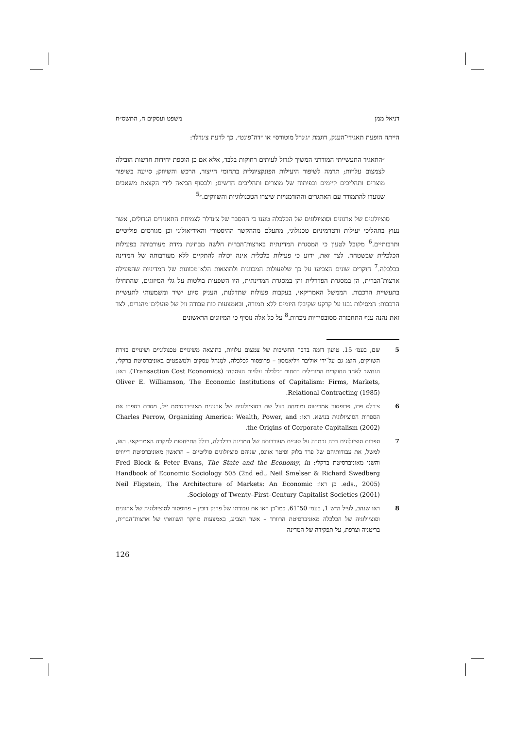דניאל ממן משפט ועסקים ח, התשס״ח
הייתה הופעת תאגידי־הענק, דוגמת ״ג׳נרל מוטורס״ או ״דה־פונט״. כך לדעת צ׳נדלר:
״התאגיד התעשייתי המודרני המשיך לגדול לעיתים רחוקות בלבד, אלא אם כן הוספת יחידות חדשות הובילה לצמצום עלויות; תרמה לשיפור היעילות הפונקציונלית בתחומי הייצור, הרכש והשיווק; סייעה בשיפור מוצרים ותהליכים קיימים ובפיתוח של מוצרים ותהליכים חדשים; ולבסוף הביאה לידי הקצאת משאבים שנועדו להתמודד עם האתגרים וההזדמנויות שיצרו הטכנולוגיות והשווקים.״<sup>5</sup>
סוציולוגים של ארגונים וסוציולוגים של הכלכלה טענו כי ההסבר של צ׳נדלר לצמיחת התאגידים הגדולים, אשר נעוץ בתהליכי יעילות ודטרמיניזם טכנולוגי, מתעלם מההקשר ההיסטורי והאידיאולוגי וכן מגורמים פוליטיים ותרבותיים.<sup>6</sup> מקובל לטעון כי המסגרת המדינתית בארצות־הברית חלשה מבחינת מידת מעורבותה בפעילות הכלכלית שבשטחה. לצד זאת, ידוע כי פעילות כלכלית אינה יכולה להתקיים ללא מעורבותה של המדינה בכלכלה.<sup>7</sup> חוקרים שונים הצביעו על כך שלפעולות המכוונות ולתוצאות הלא־מכוונות של המדיניות שהפעילה ארצות־הברית, הן במסגרת הפדרלית והן במסגרת המדינתית, היו השפעות בולטות על גלי המיזוגים, שהתחילו בתעשיית הרכבות. הממשל האמריקאי, בעקבות פעולות שתדלנות, העניק סיוע ישיר ומשמעותי לתעשיית הרכבות: המסילות נבנו על קרקע שקיבלו היזמים ללא תמורה, ובאמצעות כוח עבודה זול של פועלים־מהגרים. לצד זאת נהנה ענף התחבורה מסובסידיות ניכרות.<sup>8</sup> על כל אלה נוסיף כי המיזוגים הראשונים
5 שם, בעמ׳ 15. טיעון דומה בדבר החשיבות של צמצום עלויות, כתוצאה משינויים טכנולוגיים ושינויים בזירת השווקים, הוצג גם על־ידי אוליבר ויליאמסון – פרופסור לכלכלה, למִנהל עסקים ולמשפטים באוניברסיטת ברקלי, הנחשב לאחד החוקרים המובילים בתחום ״כלכלת עלויות העִסקה״ (Transaction Cost Economics). ראו: Oliver E. Williamson, The Economic Institutions of Capitalism: Firms, Markets, Relational Contracting (1985).
6 צ׳רלס פרו, פרופסור אמריטוס ומומחה בעל שם בסוציולוגיה של ארגונים מאוניברסיטת ייל, מסכם בספרו את הספרות הסוציולוגית בנושא. ראו: Charles Perrow, Organizing America: Wealth, Power, and the Origins of Corporate Capitalism (2002).
7 ספרות סוציולוגית רבה נכתבה על סוגיית מעורבותה של המדינה בכלכלה, כולל התייחסות למקרה האמריקאי. ראו, למשל, את עבודותיהם של פרד בלוק ופיטר אוונס, שניהם סוציולוגים פוליטיים – הראשון מאוניברסיטת דייוויס והשני מאוניברסיטת ברקלי: Fred Block & Peter Evans, The State and the Economy, in Handbook of Economic Sociology 505 (2nd ed., Neil Smelser & Richard Swedberg eds., 2005). כן ראו: Neil Fligstein, The Architecture of Markets: An Economic Sociology of Twenty–First–Century Capitalist Societies (2001).
8 ראו שנהב, לעיל ה״ש 1, בעמ׳ 50־61. כמו־כן ראו את עבודתו של פרנק דובין – פרופסור לסוציולוגיה של ארגונים וסוציולוגיה של הכלכלה מאוניברסיטת הרוורד – אשר הצביע, באמצעות מחקר השוואתי של ארצות־הברית, בריטניה וצרפת, על תפקידה של המדינה
126